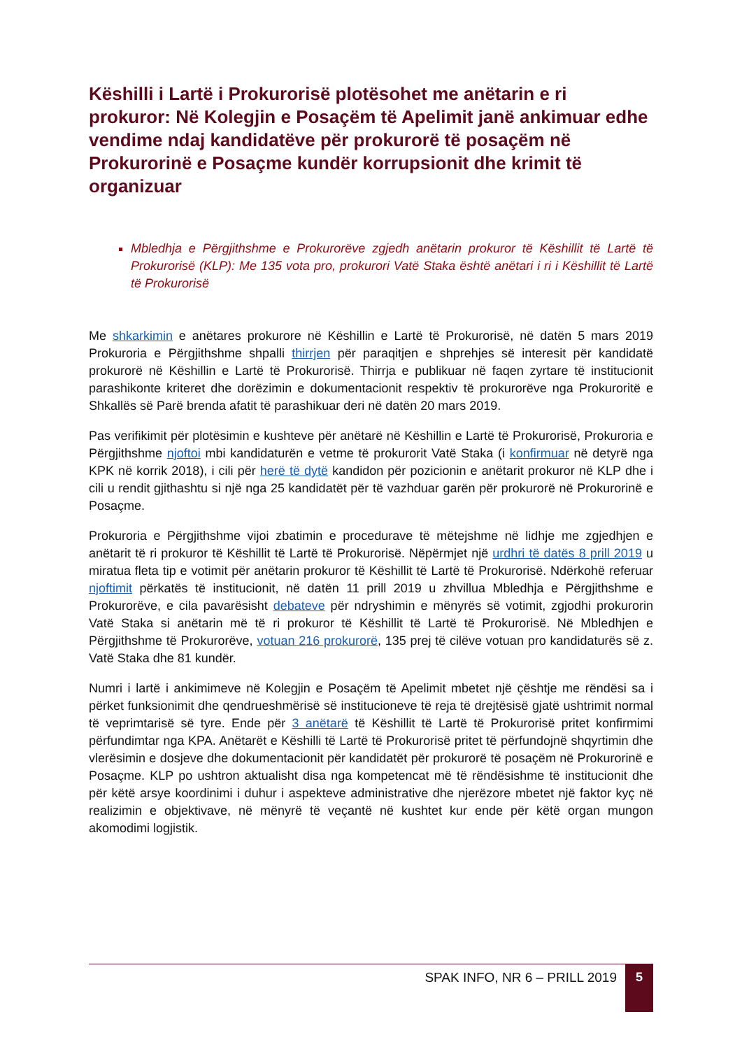Këshilli i Lartë i Prokurorisë plotësohet me anëtarin e ri prokuror: Në Kolegjin e Posaçëm të Apelimit janë ankimuar edhe vendime ndaj kandidatëve për prokurorë të posaçëm në Prokurorinë e Posaçme kundër korrupsionit dhe krimit të organizuar
Mbledhja e Përgjithshme e Prokurorëve zgjedh anëtarin prokuror të Këshillit të Lartë të Prokurorisë (KLP): Me 135 vota pro, prokurori Vatë Staka është anëtari i ri i Këshillit të Lartë të Prokurorisë
Me shkarkimin e anëtares prokurore në Këshillin e Lartë të Prokurorisë, në datën 5 mars 2019 Prokuroria e Përgjithshme shpalli thirrjen për paraqitjen e shprehjes së interesit për kandidatë prokurorë në Këshillin e Lartë të Prokurorisë. Thirrja e publikuar në faqen zyrtare të institucionit parashikonte kriteret dhe dorëzimin e dokumentacionit respektiv të prokurorëve nga Prokuroritë e Shkallës së Parë brenda afatit të parashikuar deri në datën 20 mars 2019.
Pas verifikimit për plotësimin e kushteve për anëtarë në Këshillin e Lartë të Prokurorisë, Prokuroria e Përgjithshme njoftoi mbi kandidaturën e vetme të prokurorit Vatë Staka (i konfirmuar në detyrë nga KPK në korrik 2018), i cili për herë të dytë kandidon për pozicionin e anëtarit prokuror në KLP dhe i cili u rendit gjithashtu si një nga 25 kandidatët për të vazhduar garën për prokurorë në Prokurorinë e Posaçme.
Prokuroria e Përgjithshme vijoi zbatimin e procedurave të mëtejshme në lidhje me zgjedhjen e anëtarit të ri prokuror të Këshillit të Lartë të Prokurorisë. Nëpërmjet një urdhri të datës 8 prill 2019 u miratua fleta tip e votimit për anëtarin prokuror të Këshillit të Lartë të Prokurorisë. Ndërkohë referuar njoftimit përkatës të institucionit, në datën 11 prill 2019 u zhvillua Mbledhja e Përgjithshme e Prokurorëve, e cila pavarësisht debateve për ndryshimin e mënyrës së votimit, zgjodhi prokurorin Vatë Staka si anëtarin më të ri prokuror të Këshillit të Lartë të Prokurorisë. Në Mbledhjen e Përgjithshme të Prokurorëve, votuan 216 prokurorë, 135 prej të cilëve votuan pro kandidaturës së z. Vatë Staka dhe 81 kundër.
Numri i lartë i ankimimeve në Kolegjin e Posaçëm të Apelimit mbetet një çështje me rëndësi sa i përket funksionimit dhe qendrueshmërisë së institucioneve të reja të drejtësisë gjatë ushtrimit normal të veprimtarisë së tyre. Ende për 3 anëtarë të Këshillit të Lartë të Prokurorisë pritet konfirmimi përfundimtar nga KPA. Anëtarët e Këshilli të Lartë të Prokurorisë pritet të përfundojnë shqyrtimin dhe vlerësimin e dosjeve dhe dokumentacionit për kandidatët për prokurorë të posaçëm në Prokurorinë e Posaçme. KLP po ushtron aktualisht disa nga kompetencat më të rëndësishme të institucionit dhe për këtë arsye koordinimi i duhur i aspekteve administrative dhe njerëzore mbetet një faktor kyç në realizimin e objektivave, në mënyrë të veçantë në kushtet kur ende për këtë organ mungon akomodimi logjistik.
SPAK INFO, NR 6 – PRILL 2019
5